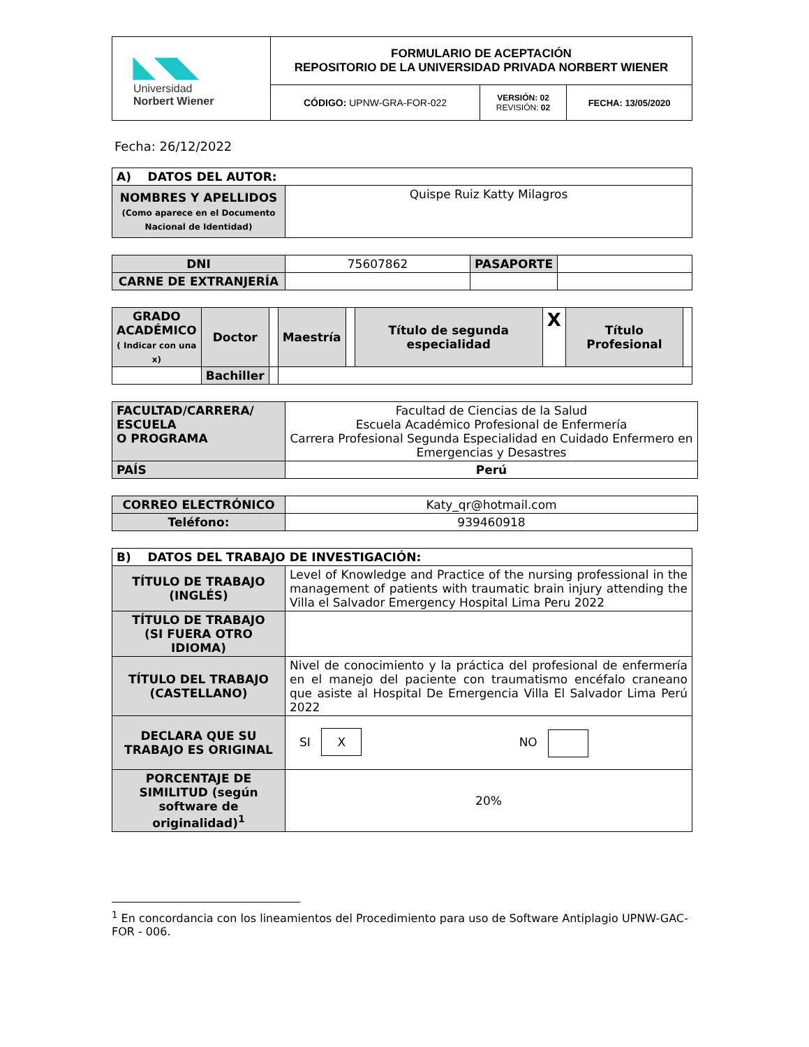| ◣◥◣ Universidad Norbert Wiener | FORMULARIO DE ACEPTACIÓN REPOSITORIO DE LA UNIVERSIDAD PRIVADA NORBERT WIENER | | |
| | CÓDIGO: UPNW-GRA-FOR-022 | VERSIÓN: 02 REVISIÓN: 02 | FECHA: 13/05/2020 |
Fecha: 26/12/2022
| A) DATOS DEL AUTOR: | |
| NOMBRES Y APELLIDOS (Como aparece en el Documento Nacional de Identidad) | Quispe Ruiz Katty Milagros |
| DNI | 75607862 | PASAPORTE | |
| CARNE DE EXTRANJERÍA | | | |
| GRADO ACADÉMICO ( Indicar con una x) | Doctor | | Maestría | | Título de segunda especialidad | X | Título Profesional | |
| | Bachiller | | | | | | | |
| FACULTAD/CARRERA/ ESCUELA O PROGRAMA | Facultad de Ciencias de la Salud Escuela Académico Profesional de Enfermería Carrera Profesional Segunda Especialidad en Cuidado Enfermero en Emergencias y Desastres |
| PAÍS | Perú |
| CORREO ELECTRÓNICO | Katy_qr@hotmail.com |
| Teléfono: | 939460918 |
| B) DATOS DEL TRABAJO DE INVESTIGACIÓN: | |
| TÍTULO DE TRABAJO (INGLÉS) | Level of Knowledge and Practice of the nursing professional in the management of patients with traumatic brain injury attending the Villa el Salvador Emergency Hospital Lima Peru 2022 |
| TÍTULO DE TRABAJO (SI FUERA OTRO IDIOMA) | |
| TÍTULO DEL TRABAJO (CASTELLANO) | Nivel de conocimiento y la práctica del profesional de enfermería en el manejo del paciente con traumatismo encéfalo craneano que asiste al Hospital De Emergencia Villa El Salvador Lima Perú 2022 |
| DECLARA QUE SU TRABAJO ES ORIGINAL | SI X NO |
| PORCENTAJE DE SIMILITUD (según software de originalidad)<sup>1</sup> | 20% |
<sup>1</sup> En concordancia con los lineamientos del Procedimiento para uso de Software Antiplagio UPNW-GAC-FOR - 006.